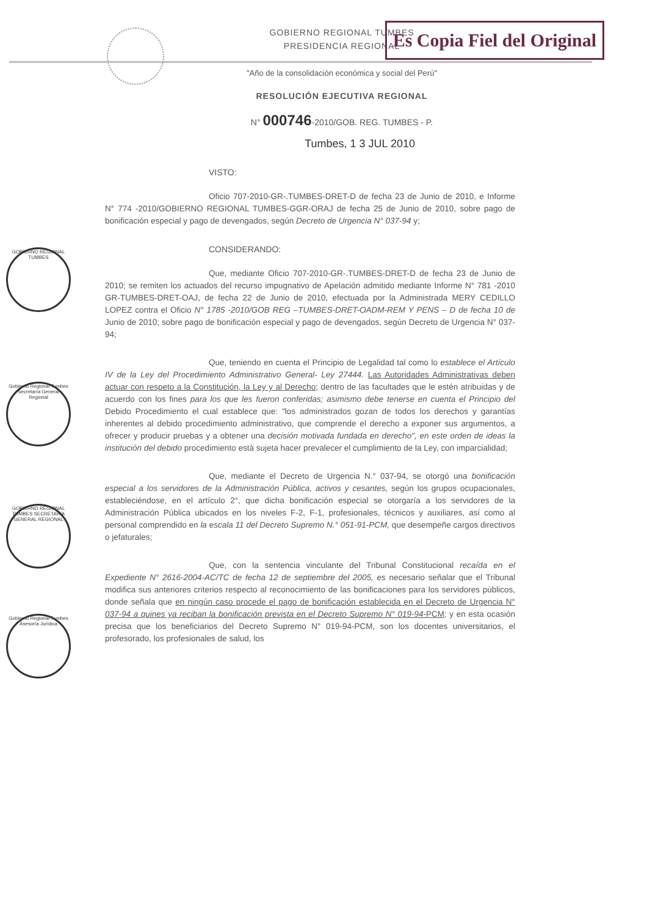Es Copia Fiel del Original
GOBIERNO REGIONAL TUMBES
PRESIDENCIA REGIONAL
"Año de la consolidación económica y social del Perú"
RESOLUCIÓN EJECUTIVA REGIONAL
N° 000746-2010/GOB. REG. TUMBES - P.
Tumbes, 1 3 JUL 2010
GOBIERNO REGIONAL TUMBES
Gobierno Regional Tumbes Secretaría General Regional
GOBIERNO REGIONAL TUMBES SECRETARÍA GENERAL REGIONAL
Gobierno Regional Tumbes Asesoría Jurídica
VISTO:
Oficio 707-2010-GR-.TUMBES-DRET-D de fecha 23 de Junio de 2010, e Informe N° 774 -2010/GOBIERNO REGIONAL TUMBES-GGR-ORAJ de fecha 25 de Junio de 2010, sobre pago de bonificación especial y pago de devengados, según Decreto de Urgencia N° 037-94 y;
CONSIDERANDO:
Que, mediante Oficio 707-2010-GR-.TUMBES-DRET-D de fecha 23 de Junio de 2010; se remiten los actuados del recurso impugnativo de Apelación admitido mediante Informe N° 781 -2010 GR-TUMBES-DRET-OAJ, de fecha 22 de Junio de 2010, efectuada por la Administrada MERY CEDILLO LOPEZ contra el Oficio N° 1785 -2010/GOB REG –TUMBES-DRET-OADM-REM Y PENS – D de fecha 10 de Junio de 2010; sobre pago de bonificación especial y pago de devengados, según Decreto de Urgencia N° 037-94;
Que, teniendo en cuenta el Principio de Legalidad tal como lo establece el Artículo IV de la Ley del Procedimiento Administrativo General- Ley 27444. Las Autoridades Administrativas deben actuar con respeto a la Constitución, la Ley y al Derecho; dentro de las facultades que le estén atribuidas y de acuerdo con los fines para los que les fueron conferidas; asimismo debe tenerse en cuenta el Principio del Debido Procedimiento el cual establece que: "los administrados gozan de todos los derechos y garantías inherentes al debido procedimiento administrativo, que comprende el derecho a exponer sus argumentos, a ofrecer y producir pruebas y a obtener una decisión motivada fundada en derecho", en este orden de ideas la institución del debido procedimiento està sujeta hacer prevalecer el cumplimiento de la Ley, con imparcialidad;
Que, mediante el Decreto de Urgencia N.° 037-94, se otorgó una bonificación especial a los servidores de la Administración Pública, activos y cesantes, según los grupos ocupacionales, estableciéndose, en el artículo 2°, que dicha bonificación especial se otorgaría a los servidores de la Administración Pública ubicados en los niveles F-2, F-1, profesionales, técnicos y auxiliares, así como al personal comprendido en la escala 11 del Decreto Supremo N.° 051-91-PCM, que desempeñe cargos directivos o jefaturales;
Que, con la sentencia vinculante del Tribunal Constitucional recaída en el Expediente N° 2616-2004-AC/TC de fecha 12 de septiembre del 2005, es necesario señalar que el Tribunal modifica sus anteriores criterios respecto al reconocimiento de las bonificaciones para los servidores públicos, donde señala que en ningún caso procede el pago de bonificación establecida en el Decreto de Urgencia N° 037-94 a quines ya reciban la bonificación prevista en el Decreto Supremo N° 019-94-PCM; y en esta ocasión precisa que los beneficiarios del Decreto Supremo N° 019-94-PCM, son los docentes universitarios, el profesorado, los profesionales de salud, los